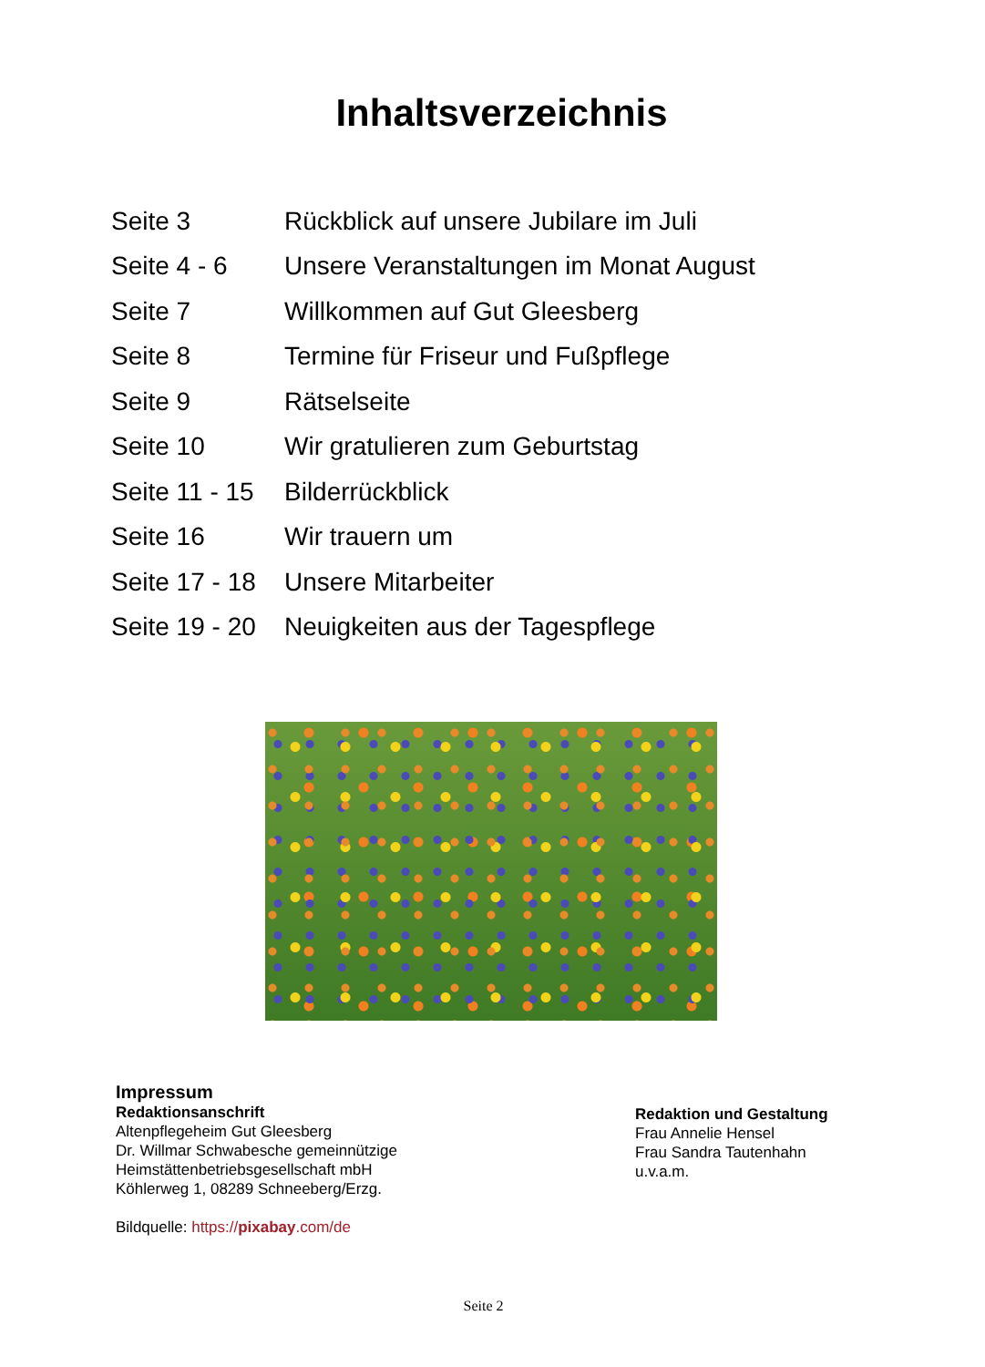Inhaltsverzeichnis
| Seite 3 | Rückblick auf unsere Jubilare im Juli |
| Seite 4 - 6 | Unsere Veranstaltungen im Monat August |
| Seite 7 | Willkommen auf Gut Gleesberg |
| Seite 8 | Termine für Friseur und Fußpflege |
| Seite 9 | Rätselseite |
| Seite 10 | Wir gratulieren zum Geburtstag |
| Seite 11 - 15 | Bilderrückblick |
| Seite 16 | Wir trauern um |
| Seite 17 - 18 | Unsere Mitarbeiter |
| Seite 19 - 20 | Neuigkeiten aus der Tagespflege |
Impressum
Redaktionsanschrift
Altenpflegeheim Gut Gleesberg
Dr. Willmar Schwabesche gemeinnützige
Heimstättenbetriebsgesellschaft mbH
Köhlerweg 1, 08289 Schneeberg/Erzg.
Bildquelle: https://pixabay.com/de
Redaktion und Gestaltung
Frau Annelie Hensel
Frau Sandra Tautenhahn
u.v.a.m.
Seite 2